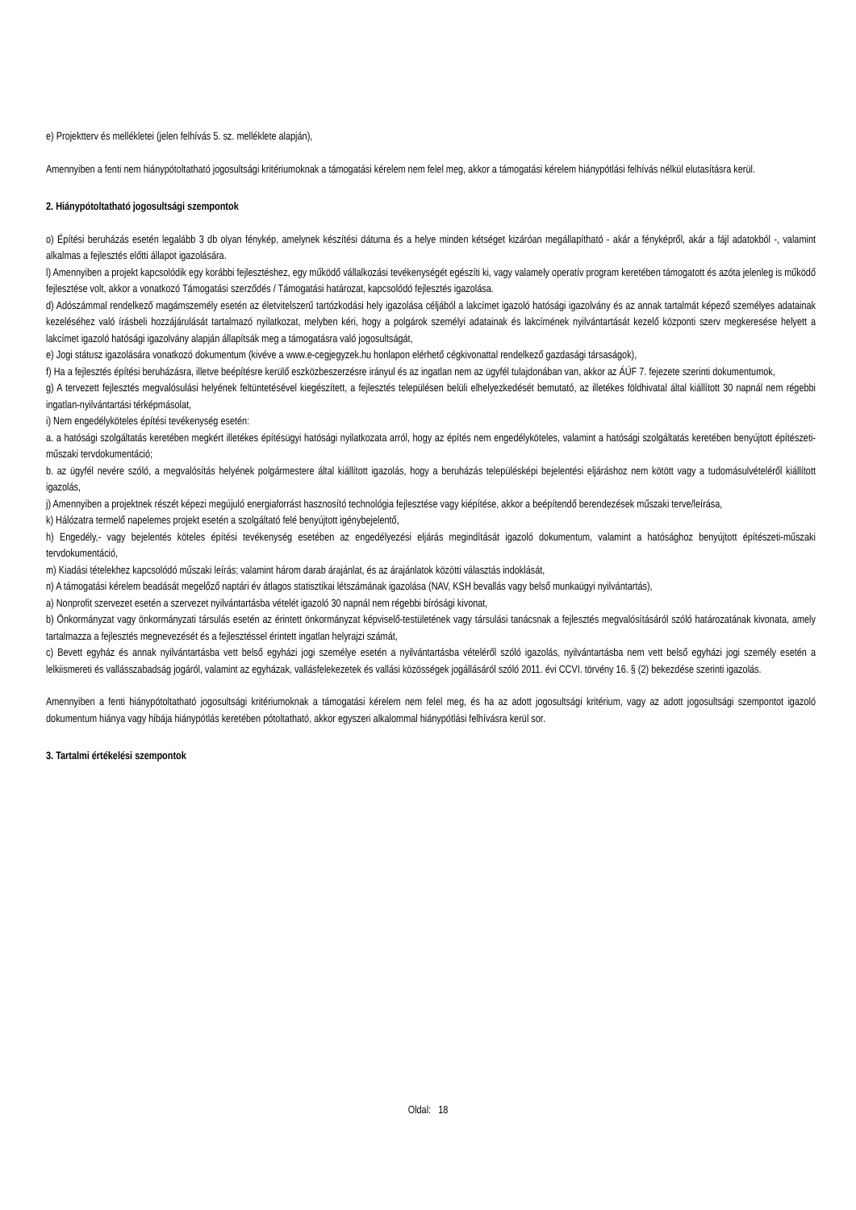e) Projektterv és mellékletei (jelen felhívás 5. sz. melléklete alapján),
Amennyiben a fenti nem hiánypótoltatható jogosultsági kritériumoknak a támogatási kérelem nem felel meg, akkor a támogatási kérelem hiánypótlási felhívás nélkül elutasításra kerül.
2. Hiánypótoltatható jogosultsági szempontok
o) Építési beruházás esetén legalább 3 db olyan fénykép, amelynek készítési dátuma és a helye minden kétséget kizáróan megállapítható - akár a fényképről, akár a fájl adatokból -, valamint alkalmas a fejlesztés előtti állapot igazolására.
l) Amennyiben a projekt kapcsolódik egy korábbi fejlesztéshez, egy működő vállalkozási tevékenységét egészíti ki, vagy valamely operatív program keretében támogatott és azóta jelenleg is működő fejlesztése volt, akkor a vonatkozó Támogatási szerződés / Támogatási határozat, kapcsolódó fejlesztés igazolása.
d) Adószámmal rendelkező magámszemély esetén az életvitelszerű tartózkodási hely igazolása céljából a lakcímet igazoló hatósági igazolvány és az annak tartalmát képező személyes adatainak kezeléséhez való írásbeli hozzájárulását tartalmazó nyilatkozat, melyben kéri, hogy a polgárok személyi adatainak és lakcímének nyilvántartását kezelő központi szerv megkeresése helyett a lakcímet igazoló hatósági igazolvány alapján állapítsák meg a támogatásra való jogosultságát,
e) Jogi státusz igazolására vonatkozó dokumentum (kivéve a www.e-cegjegyzek.hu honlapon elérhető cégkivonattal rendelkező gazdasági társaságok),
f) Ha a fejlesztés építési beruházásra, illetve beépítésre kerülő eszközbeszerzésre irányul és az ingatlan nem az ügyfél tulajdonában van, akkor az ÁÚF 7. fejezete szerinti dokumentumok,
g) A tervezett fejlesztés megvalósulási helyének feltüntetésével kiegészített, a fejlesztés településen belüli elhelyezkedését bemutató, az illetékes földhivatal által kiállított 30 napnál nem régebbi ingatlan-nyilvántartási térképmásolat,
i) Nem engedélyköteles építési tevékenység esetén:
a. a hatósági szolgáltatás keretében megkért illetékes építésügyi hatósági nyilatkozata arról, hogy az építés nem engedélyköteles, valamint a hatósági szolgáltatás keretében benyújtott építészeti-műszaki tervdokumentáció;
b. az ügyfél nevére szóló, a megvalósítás helyének polgármestere által kiállított igazolás, hogy a beruházás településképi bejelentési eljáráshoz nem kötött vagy a tudomásulvételéről kiállított igazolás,
j) Amennyiben a projektnek részét képezi megújuló energiaforrást hasznosító technológia fejlesztése vagy kiépítése, akkor a beépítendő berendezések műszaki terve/leírása,
k) Hálózatra termelő napelemes projekt esetén a szolgáltató felé benyújtott igénybejelentő,
h) Engedély,- vagy bejelentés köteles építési tevékenység esetében az engedélyezési eljárás megindítását igazoló dokumentum, valamint a hatósághoz benyújtott építészeti-műszaki tervdokumentáció,
m) Kiadási tételekhez kapcsolódó műszaki leírás; valamint három darab árajánlat, és az árajánlatok közötti választás indoklását,
n) A támogatási kérelem beadását megelőző naptári év átlagos statisztikai létszámának igazolása (NAV, KSH bevallás vagy belső munkaügyi nyilvántartás),
a) Nonprofit szervezet esetén a szervezet nyilvántartásba vételét igazoló 30 napnál nem régebbi bírósági kivonat,
b) Önkormányzat vagy önkormányzati társulás esetén az érintett önkormányzat képviselő-testületének vagy társulási tanácsnak a fejlesztés megvalósításáról szóló határozatának kivonata, amely tartalmazza a fejlesztés megnevezését és a fejlesztéssel érintett ingatlan helyrajzi számát,
c) Bevett egyház és annak nyilvántartásba vett belső egyházi jogi személye esetén a nyilvántartásba vételéről szóló igazolás, nyilvántartásba nem vett belső egyházi jogi személy esetén a lelkiismereti és vallásszabadság jogáról, valamint az egyházak, vallásfelekezetek és vallási közösségek jogállásáról szóló 2011. évi CCVI. törvény 16. § (2) bekezdése szerinti igazolás.
Amennyiben a fenti hiánypótoltatható jogosultsági kritériumoknak a támogatási kérelem nem felel meg, és ha az adott jogosultsági kritérium, vagy az adott jogosultsági szempontot igazoló dokumentum hiánya vagy hibája hiánypótlás keretében pótoltatható, akkor egyszeri alkalommal hiánypótlási felhívásra kerül sor.
3. Tartalmi értékelési szempontok
Oldal: 18